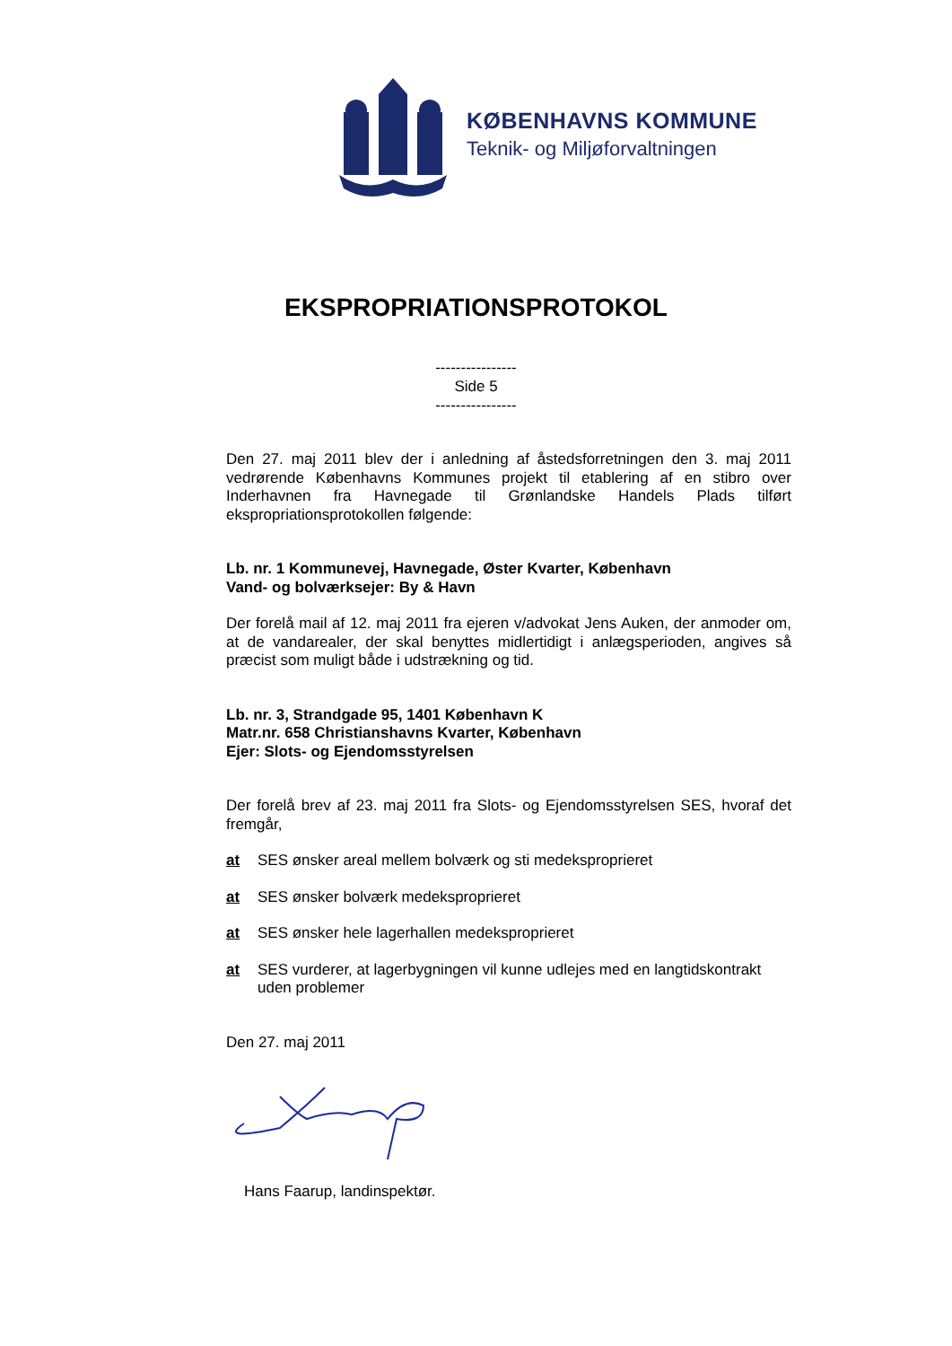KØBENHAVNS KOMMUNE
Teknik- og Miljøforvaltningen
EKSPROPRIATIONSPROTOKOL
----------------
Side 5
----------------
Den 27. maj 2011 blev der i anledning af åstedsforretningen den 3. maj 2011 vedrørende Københavns Kommunes projekt til etablering af en stibro over Inderhavnen fra Havnegade til Grønlandske Handels Plads tilført ekspropriationsprotokollen følgende:
Lb. nr. 1 Kommunevej, Havnegade, Øster Kvarter, København
Vand- og bolværksejer: By & Havn
Der forelå mail af 12. maj 2011 fra ejeren v/advokat Jens Auken, der anmoder om, at de vandarealer, der skal benyttes midlertidigt i anlægsperioden, angives så præcist som muligt både i udstrækning og tid.
Lb. nr. 3, Strandgade 95, 1401 København K
Matr.nr. 658 Christianshavns Kvarter, København
Ejer: Slots- og Ejendomsstyrelsen
Der forelå brev af 23. maj 2011 fra Slots- og Ejendomsstyrelsen SES, hvoraf det fremgår,
at SES ønsker areal mellem bolværk og sti medeksproprieret
at SES ønsker bolværk medeksproprieret
at SES ønsker hele lagerhallen medeksproprieret
at SES vurderer, at lagerbygningen vil kunne udlejes med en langtidskontrakt uden problemer
Den 27. maj 2011
Hans Faarup, landinspektør.